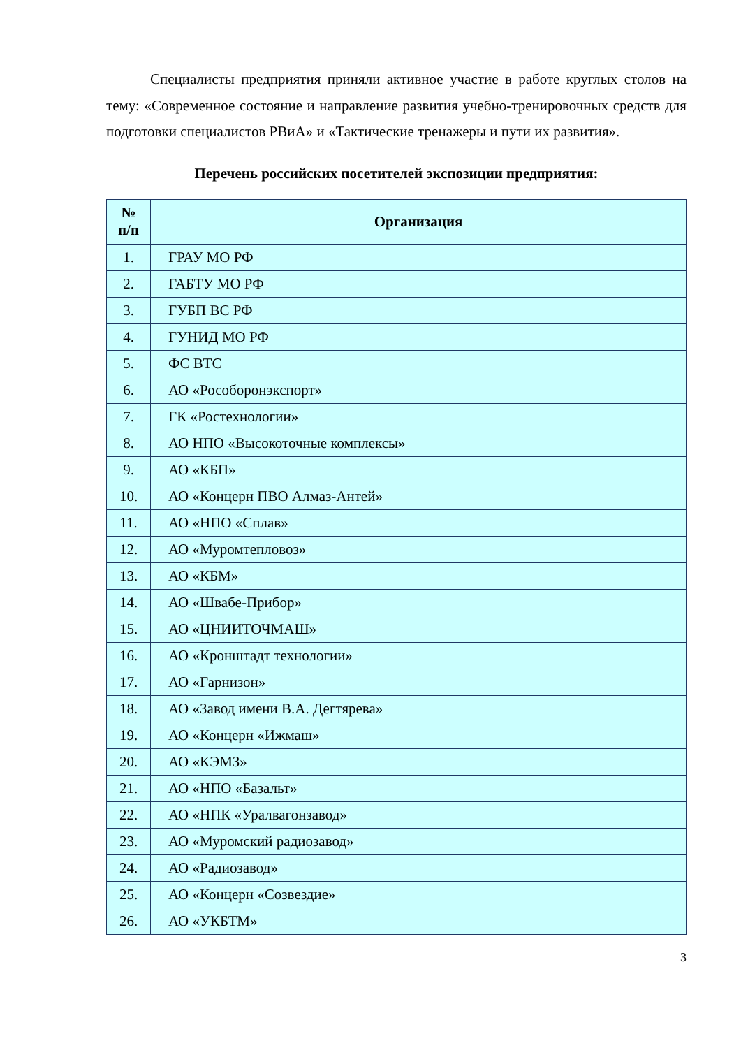Специалисты предприятия приняли активное участие в работе круглых столов на тему: «Современное состояние и направление развития учебно-тренировочных средств для подготовки специалистов РВиА» и «Тактические тренажеры и пути их развития».
Перечень российских посетителей экспозиции предприятия:
| № п/п | Организация |
| --- | --- |
| 1. | ГРАУ МО РФ |
| 2. | ГАБТУ МО РФ |
| 3. | ГУБП ВС РФ |
| 4. | ГУНИД МО РФ |
| 5. | ФС ВТС |
| 6. | АО «Рособоронэкспорт» |
| 7. | ГК «Ростехнологии» |
| 8. | АО НПО «Высокоточные комплексы» |
| 9. | АО «КБП» |
| 10. | АО «Концерн ПВО Алмаз-Антей» |
| 11. | АО «НПО «Сплав» |
| 12. | АО «Муромтепловоз» |
| 13. | АО «КБМ» |
| 14. | АО «Швабе-Прибор» |
| 15. | АО «ЦНИИТОЧМАШ» |
| 16. | АО «Кронштадт технологии» |
| 17. | АО «Гарнизон» |
| 18. | АО «Завод имени В.А. Дегтярева» |
| 19. | АО «Концерн «Ижмаш» |
| 20. | АО «КЭМЗ» |
| 21. | АО «НПО «Базальт» |
| 22. | АО «НПК «Уралвагонзавод» |
| 23. | АО «Муромский радиозавод» |
| 24. | АО «Радиозавод» |
| 25. | АО «Концерн «Созвездие» |
| 26. | АО «УКБТМ» |
3